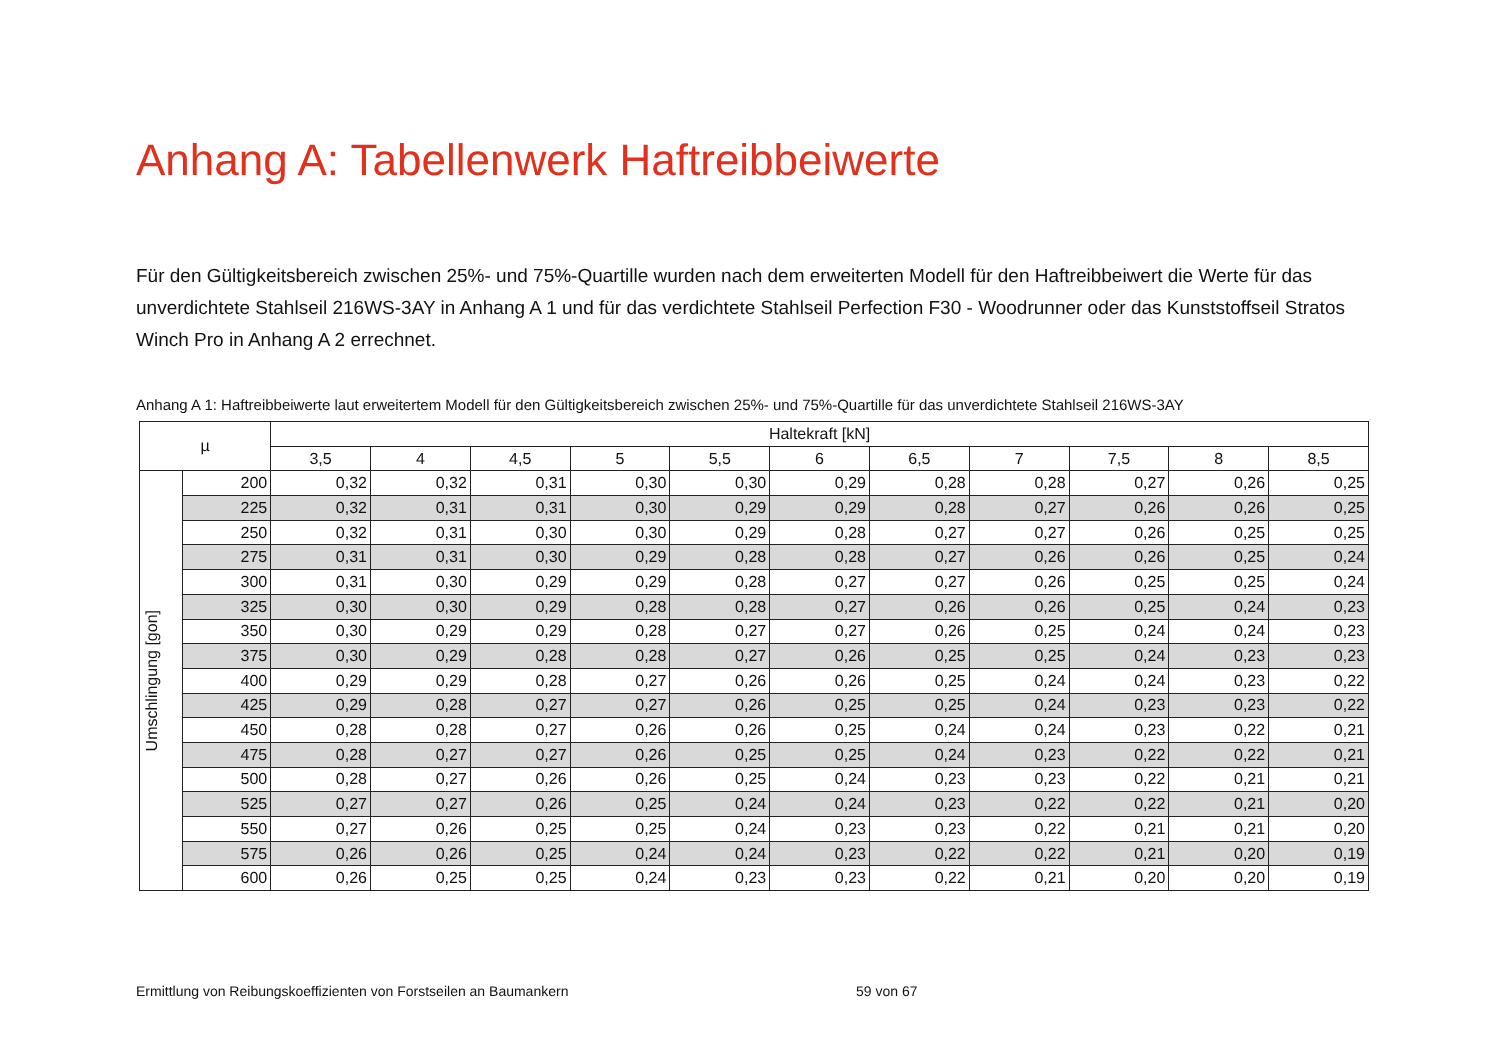Anhang A: Tabellenwerk Haftreibbeiwerte
Für den Gültigkeitsbereich zwischen 25%- und 75%-Quartille wurden nach dem erweiterten Modell für den Haftreibbeiwert die Werte für das unverdichtete Stahlseil 216WS-3AY in Anhang A 1 und für das verdichtete Stahlseil Perfection F30 - Woodrunner oder das Kunststoffseil Stratos Winch Pro in Anhang A 2 errechnet.
Anhang A 1: Haftreibbeiwerte laut erweitertem Modell für den Gültigkeitsbereich zwischen 25%- und 75%-Quartille für das unverdichtete Stahlseil 216WS-3AY
| µ | | Haltekraft [kN] | | | | | | | | | | |
| --- | --- | --- | --- | --- | --- | --- | --- | --- | --- | --- | --- | --- |
| | | 3,5 | 4 | 4,5 | 5 | 5,5 | 6 | 6,5 | 7 | 7,5 | 8 | 8,5 |
| Umschlingung [gon] | 200 | 0,32 | 0,32 | 0,31 | 0,30 | 0,30 | 0,29 | 0,28 | 0,28 | 0,27 | 0,26 | 0,25 |
| | 225 | 0,32 | 0,31 | 0,31 | 0,30 | 0,29 | 0,29 | 0,28 | 0,27 | 0,26 | 0,26 | 0,25 |
| | 250 | 0,32 | 0,31 | 0,30 | 0,30 | 0,29 | 0,28 | 0,27 | 0,27 | 0,26 | 0,25 | 0,25 |
| | 275 | 0,31 | 0,31 | 0,30 | 0,29 | 0,28 | 0,28 | 0,27 | 0,26 | 0,26 | 0,25 | 0,24 |
| | 300 | 0,31 | 0,30 | 0,29 | 0,29 | 0,28 | 0,27 | 0,27 | 0,26 | 0,25 | 0,25 | 0,24 |
| | 325 | 0,30 | 0,30 | 0,29 | 0,28 | 0,28 | 0,27 | 0,26 | 0,26 | 0,25 | 0,24 | 0,23 |
| | 350 | 0,30 | 0,29 | 0,29 | 0,28 | 0,27 | 0,27 | 0,26 | 0,25 | 0,24 | 0,24 | 0,23 |
| | 375 | 0,30 | 0,29 | 0,28 | 0,28 | 0,27 | 0,26 | 0,25 | 0,25 | 0,24 | 0,23 | 0,23 |
| | 400 | 0,29 | 0,29 | 0,28 | 0,27 | 0,26 | 0,26 | 0,25 | 0,24 | 0,24 | 0,23 | 0,22 |
| | 425 | 0,29 | 0,28 | 0,27 | 0,27 | 0,26 | 0,25 | 0,25 | 0,24 | 0,23 | 0,23 | 0,22 |
| | 450 | 0,28 | 0,28 | 0,27 | 0,26 | 0,26 | 0,25 | 0,24 | 0,24 | 0,23 | 0,22 | 0,21 |
| | 475 | 0,28 | 0,27 | 0,27 | 0,26 | 0,25 | 0,25 | 0,24 | 0,23 | 0,22 | 0,22 | 0,21 |
| | 500 | 0,28 | 0,27 | 0,26 | 0,26 | 0,25 | 0,24 | 0,23 | 0,23 | 0,22 | 0,21 | 0,21 |
| | 525 | 0,27 | 0,27 | 0,26 | 0,25 | 0,24 | 0,24 | 0,23 | 0,22 | 0,22 | 0,21 | 0,20 |
| | 550 | 0,27 | 0,26 | 0,25 | 0,25 | 0,24 | 0,23 | 0,23 | 0,22 | 0,21 | 0,21 | 0,20 |
| | 575 | 0,26 | 0,26 | 0,25 | 0,24 | 0,24 | 0,23 | 0,22 | 0,22 | 0,21 | 0,20 | 0,19 |
| | 600 | 0,26 | 0,25 | 0,25 | 0,24 | 0,23 | 0,23 | 0,22 | 0,21 | 0,20 | 0,20 | 0,19 |
Ermittlung von Reibungskoeffizienten von Forstseilen an Baumankern 59 von 67